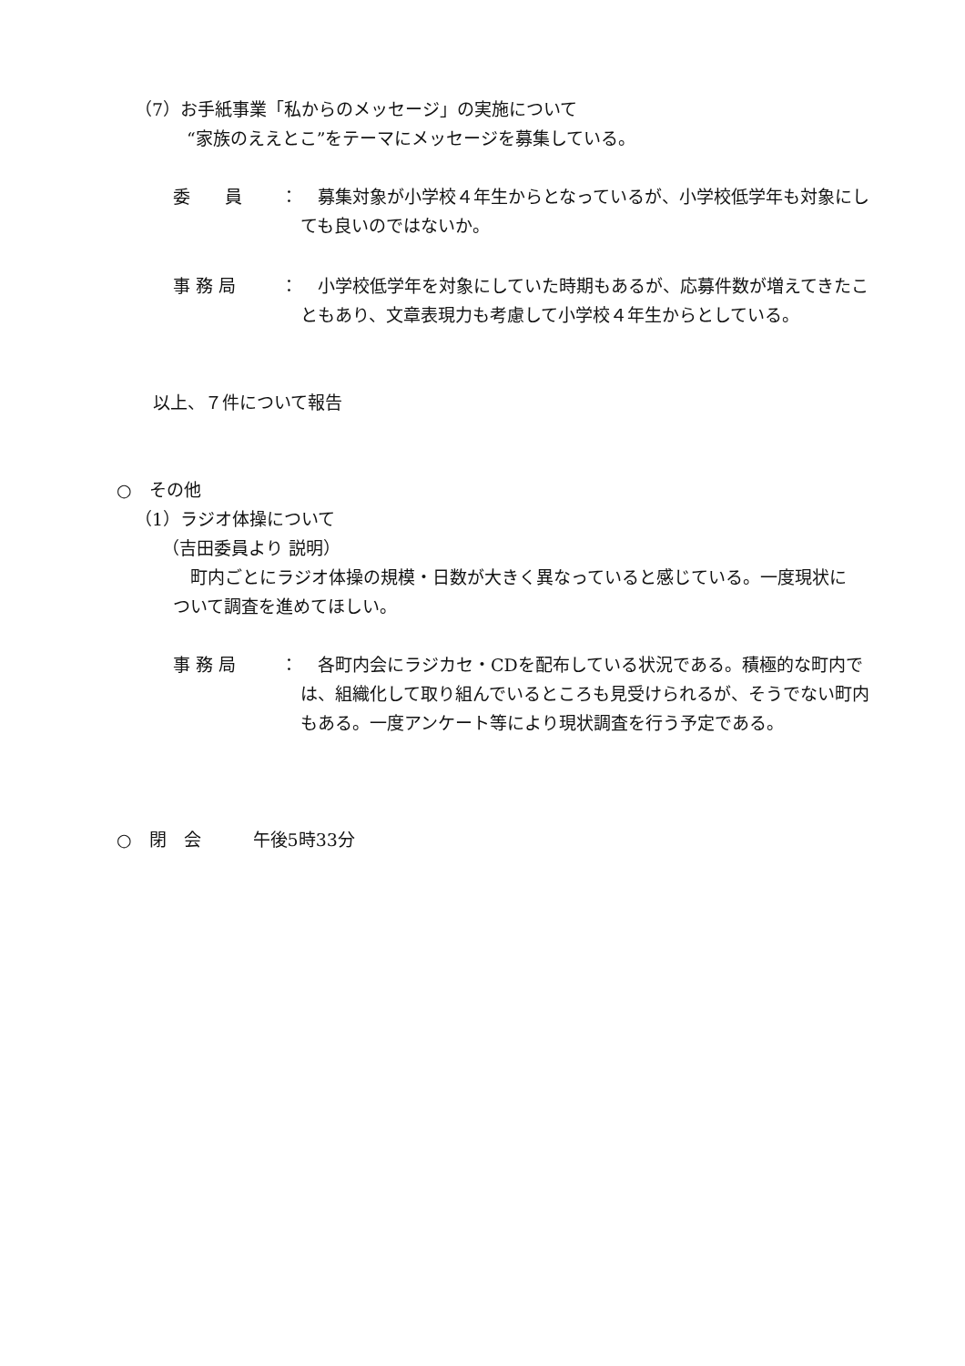（7）お手紙事業「私からのメッセージ」の実施について
“家族のええとこ”をテーマにメッセージを募集している。
委　　員 ： 　募集対象が小学校４年生からとなっているが、小学校低学年も対象にしても良いのではないか。
事 務 局 ： 　小学校低学年を対象にしていた時期もあるが、応募件数が増えてきたこともあり、文章表現力も考慮して小学校４年生からとしている。
以上、７件について報告
○　その他
（1）ラジオ体操について
（吉田委員より 説明）
　町内ごとにラジオ体操の規模・日数が大きく異なっていると感じている。一度現状について調査を進めてほしい。
事 務 局 ： 　各町内会にラジカセ・CDを配布している状況である。積極的な町内では、組織化して取り組んでいるところも見受けられるが、そうでない町内もある。一度アンケート等により現状調査を行う予定である。
○　閉　会　　　午後5時33分